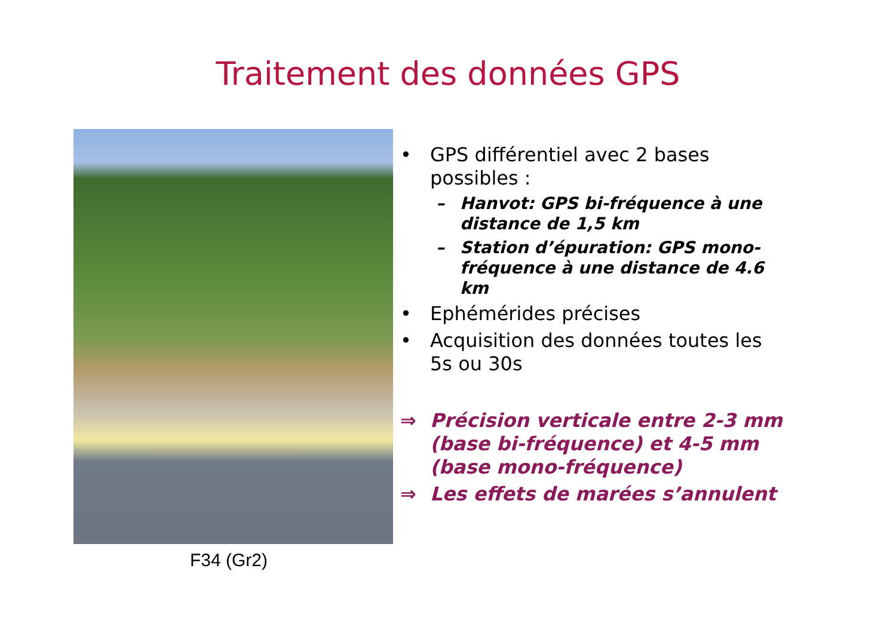Traitement des données GPS
F34 (Gr2)
• GPS différentiel avec 2 bases possibles :
– Hanvot: GPS bi-fréquence à une distance de 1,5 km
– Station d’épuration: GPS mono-fréquence à une distance de 4.6 km
• Ephémérides précises
• Acquisition des données toutes les 5s ou 30s
⇒ Précision verticale entre 2-3 mm (base bi-fréquence) et 4-5 mm (base mono-fréquence)
⇒ Les effets de marées s’annulent